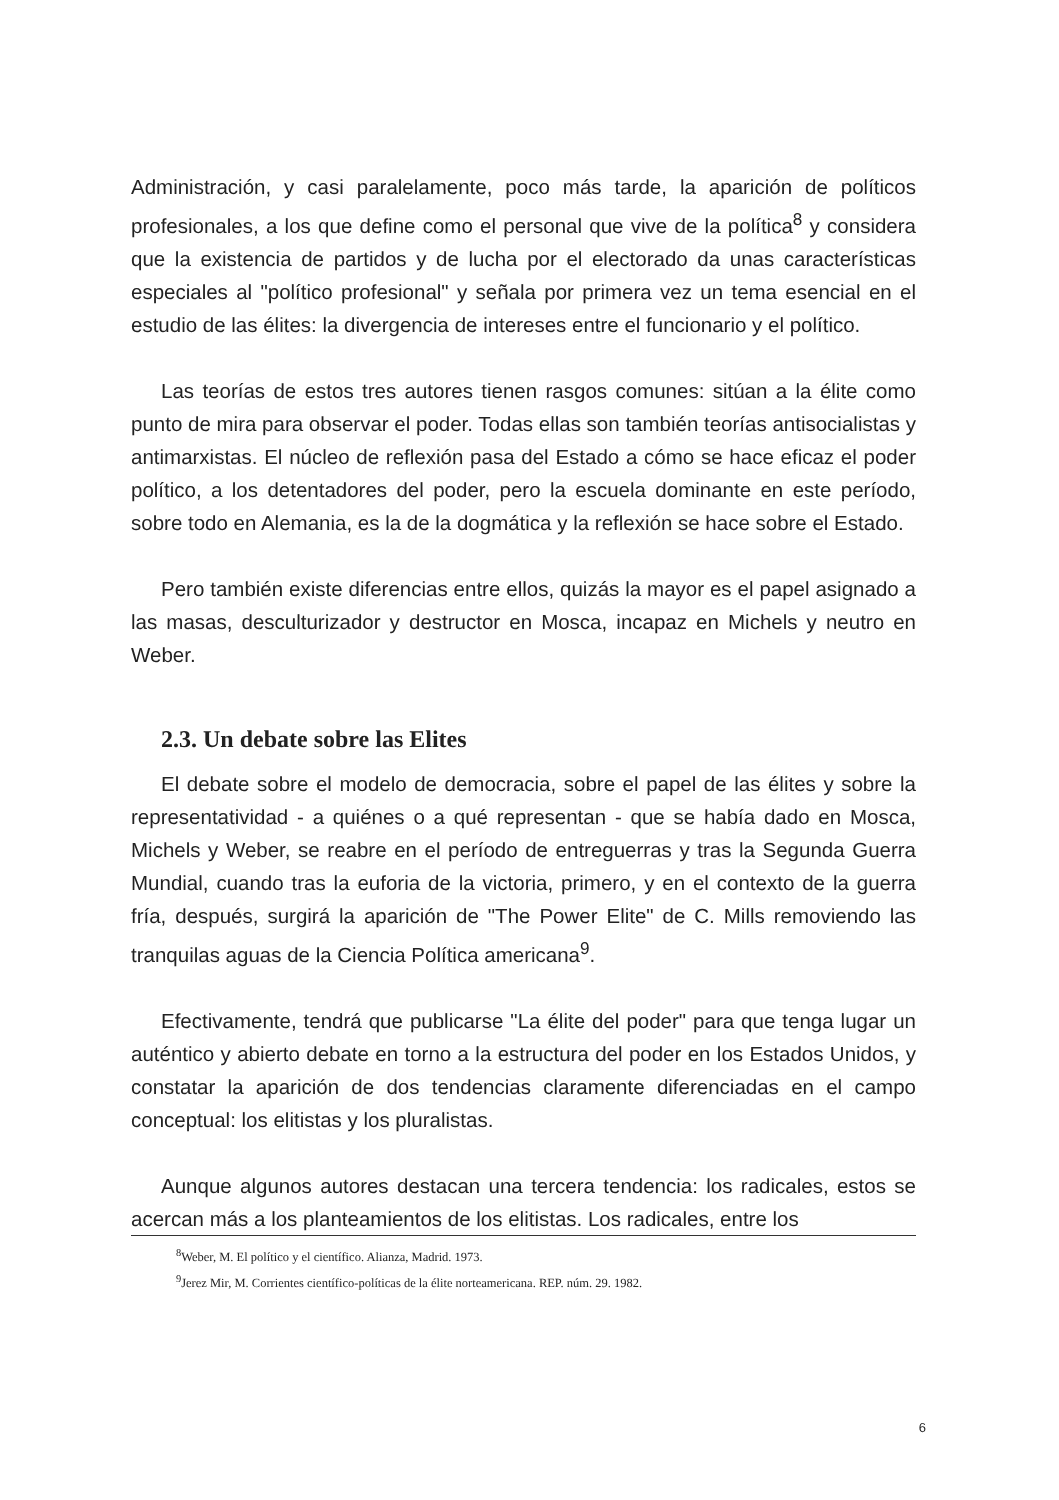Administración, y casi paralelamente, poco más tarde, la aparición de políticos profesionales, a los que define como el personal que vive de la política<sup>8</sup> y considera que la existencia de partidos y de lucha por el electorado da unas características especiales al "político profesional" y señala por primera vez un tema esencial en el estudio de las élites: la divergencia de intereses entre el funcionario y el político.
Las teorías de estos tres autores tienen rasgos comunes: sitúan a la élite como punto de mira para observar el poder. Todas ellas son también teorías antisocialistas y antimarxistas. El núcleo de reflexión pasa del Estado a cómo se hace eficaz el poder político, a los detentadores del poder, pero la escuela dominante en este período, sobre todo en Alemania, es la de la dogmática y la reflexión se hace sobre el Estado.
Pero también existe diferencias entre ellos, quizás la mayor es el papel asignado a las masas, desculturizador y destructor en Mosca, incapaz en Michels y neutro en Weber.
2.3. Un debate sobre las Elites
El debate sobre el modelo de democracia, sobre el papel de las élites y sobre la representatividad - a quiénes o a qué representan - que se había dado en Mosca, Michels y Weber, se reabre en el período de entreguerras y tras la Segunda Guerra Mundial, cuando tras la euforia de la victoria, primero, y en el contexto de la guerra fría, después, surgirá la aparición de "The Power Elite" de C. Mills removiendo las tranquilas aguas de la Ciencia Política americana<sup>9</sup>.
Efectivamente, tendrá que publicarse "La élite del poder" para que tenga lugar un auténtico y abierto debate en torno a la estructura del poder en los Estados Unidos, y constatar la aparición de dos tendencias claramente diferenciadas en el campo conceptual: los elitistas y los pluralistas.
Aunque algunos autores destacan una tercera tendencia: los radicales, estos se acercan más a los planteamientos de los elitistas. Los radicales, entre los
<sup>8</sup> Weber, M. El político y el científico. Alianza, Madrid. 1973.
<sup>9</sup> Jerez Mir, M. Corrientes científico-políticas de la élite norteamericana. REP. núm. 29. 1982.
6